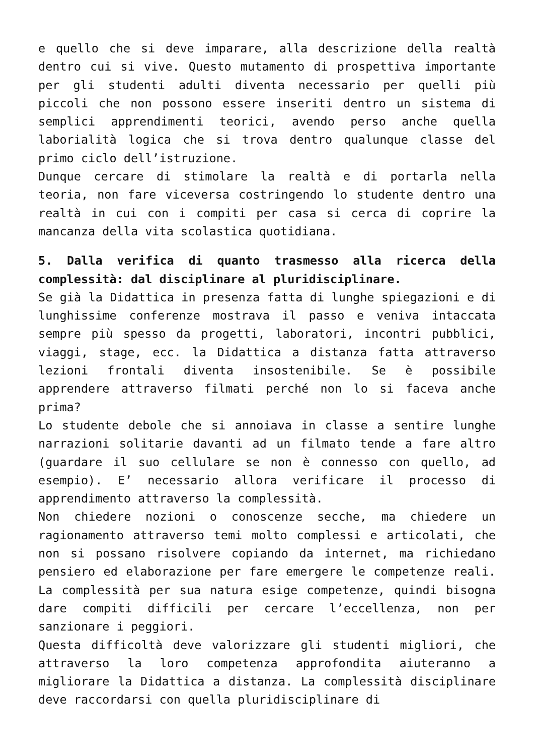e quello che si deve imparare, alla descrizione della realtà dentro cui si vive. Questo mutamento di prospettiva importante per gli studenti adulti diventa necessario per quelli più piccoli che non possono essere inseriti dentro un sistema di semplici apprendimenti teorici, avendo perso anche quella laborialità logica che si trova dentro qualunque classe del primo ciclo dell’istruzione.
Dunque cercare di stimolare la realtà e di portarla nella teoria, non fare viceversa costringendo lo studente dentro una realtà in cui con i compiti per casa si cerca di coprire la mancanza della vita scolastica quotidiana.
5. Dalla verifica di quanto trasmesso alla ricerca della complessità: dal disciplinare al pluridisciplinare.
Se già la Didattica in presenza fatta di lunghe spiegazioni e di lunghissime conferenze mostrava il passo e veniva intaccata sempre più spesso da progetti, laboratori, incontri pubblici, viaggi, stage, ecc. la Didattica a distanza fatta attraverso lezioni frontali diventa insostenibile. Se è possibile apprendere attraverso filmati perché non lo si faceva anche prima?
Lo studente debole che si annoiava in classe a sentire lunghe narrazioni solitarie davanti ad un filmato tende a fare altro (guardare il suo cellulare se non è connesso con quello, ad esempio). E’ necessario allora verificare il processo di apprendimento attraverso la complessità.
Non chiedere nozioni o conoscenze secche, ma chiedere un ragionamento attraverso temi molto complessi e articolati, che non si possano risolvere copiando da internet, ma richiedano pensiero ed elaborazione per fare emergere le competenze reali. La complessità per sua natura esige competenze, quindi bisogna dare compiti difficili per cercare l’eccellenza, non per sanzionare i peggiori.
Questa difficoltà deve valorizzare gli studenti migliori, che attraverso la loro competenza approfondita aiuteranno a migliorare la Didattica a distanza. La complessità disciplinare deve raccordarsi con quella pluridisciplinare di